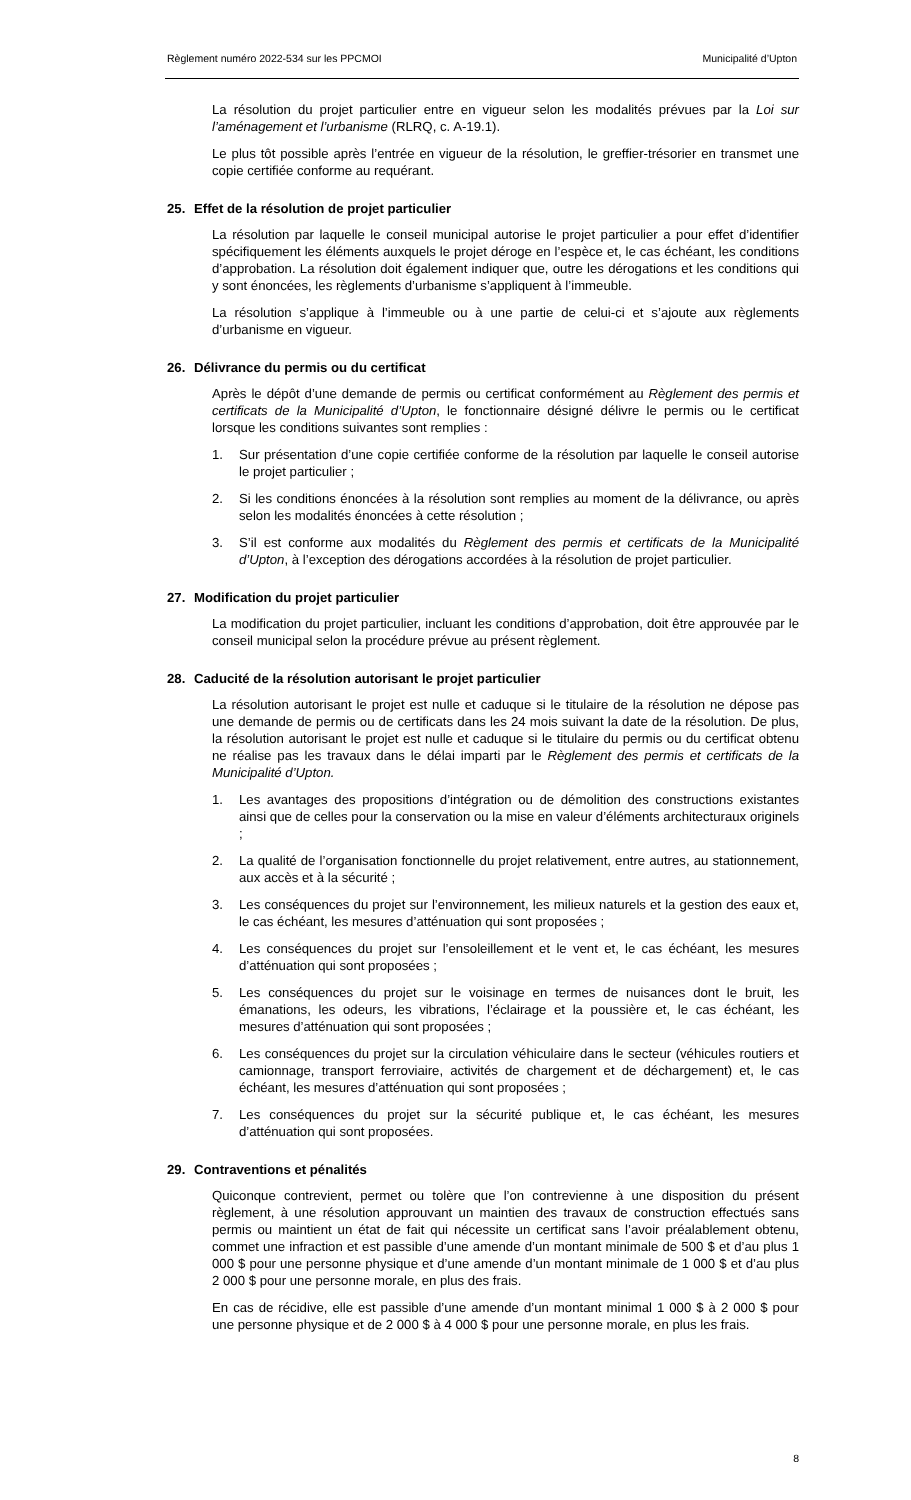Règlement numéro 2022-534 sur les PPCMOI Municipalité d’Upton
La résolution du projet particulier entre en vigueur selon les modalités prévues par la Loi sur l’aménagement et l’urbanisme (RLRQ, c. A-19.1).
Le plus tôt possible après l’entrée en vigueur de la résolution, le greffier-trésorier en transmet une copie certifiée conforme au requérant.
25. Effet de la résolution de projet particulier
La résolution par laquelle le conseil municipal autorise le projet particulier a pour effet d’identifier spécifiquement les éléments auxquels le projet déroge en l’espèce et, le cas échéant, les conditions d’approbation. La résolution doit également indiquer que, outre les dérogations et les conditions qui y sont énoncées, les règlements d’urbanisme s’appliquent à l’immeuble.
La résolution s’applique à l’immeuble ou à une partie de celui-ci et s’ajoute aux règlements d’urbanisme en vigueur.
26. Délivrance du permis ou du certificat
Après le dépôt d’une demande de permis ou certificat conformément au Règlement des permis et certificats de la Municipalité d’Upton, le fonctionnaire désigné délivre le permis ou le certificat lorsque les conditions suivantes sont remplies :
1. Sur présentation d’une copie certifiée conforme de la résolution par laquelle le conseil autorise le projet particulier ;
2. Si les conditions énoncées à la résolution sont remplies au moment de la délivrance, ou après selon les modalités énoncées à cette résolution ;
3. S’il est conforme aux modalités du Règlement des permis et certificats de la Municipalité d’Upton, à l’exception des dérogations accordées à la résolution de projet particulier.
27. Modification du projet particulier
La modification du projet particulier, incluant les conditions d’approbation, doit être approuvée par le conseil municipal selon la procédure prévue au présent règlement.
28. Caducité de la résolution autorisant le projet particulier
La résolution autorisant le projet est nulle et caduque si le titulaire de la résolution ne dépose pas une demande de permis ou de certificats dans les 24 mois suivant la date de la résolution. De plus, la résolution autorisant le projet est nulle et caduque si le titulaire du permis ou du certificat obtenu ne réalise pas les travaux dans le délai imparti par le Règlement des permis et certificats de la Municipalité d’Upton.
1. Les avantages des propositions d’intégration ou de démolition des constructions existantes ainsi que de celles pour la conservation ou la mise en valeur d’éléments architecturaux originels ;
2. La qualité de l’organisation fonctionnelle du projet relativement, entre autres, au stationnement, aux accès et à la sécurité ;
3. Les conséquences du projet sur l’environnement, les milieux naturels et la gestion des eaux et, le cas échéant, les mesures d’atténuation qui sont proposées ;
4. Les conséquences du projet sur l’ensoleillement et le vent et, le cas échéant, les mesures d’atténuation qui sont proposées ;
5. Les conséquences du projet sur le voisinage en termes de nuisances dont le bruit, les émanations, les odeurs, les vibrations, l’éclairage et la poussière et, le cas échéant, les mesures d’atténuation qui sont proposées ;
6. Les conséquences du projet sur la circulation véhiculaire dans le secteur (véhicules routiers et camionnage, transport ferroviaire, activités de chargement et de déchargement) et, le cas échéant, les mesures d’atténuation qui sont proposées ;
7. Les conséquences du projet sur la sécurité publique et, le cas échéant, les mesures d’atténuation qui sont proposées.
29. Contraventions et pénalités
Quiconque contrevient, permet ou tolère que l’on contrevienne à une disposition du présent règlement, à une résolution approuvant un maintien des travaux de construction effectués sans permis ou maintient un état de fait qui nécessite un certificat sans l’avoir préalablement obtenu, commet une infraction et est passible d’une amende d’un montant minimale de 500 $ et d’au plus 1 000 $ pour une personne physique et d’une amende d’un montant minimale de 1 000 $ et d’au plus 2 000 $ pour une personne morale, en plus des frais.
En cas de récidive, elle est passible d’une amende d’un montant minimal 1 000 $ à 2 000 $ pour une personne physique et de 2 000 $ à 4 000 $ pour une personne morale, en plus les frais.
8